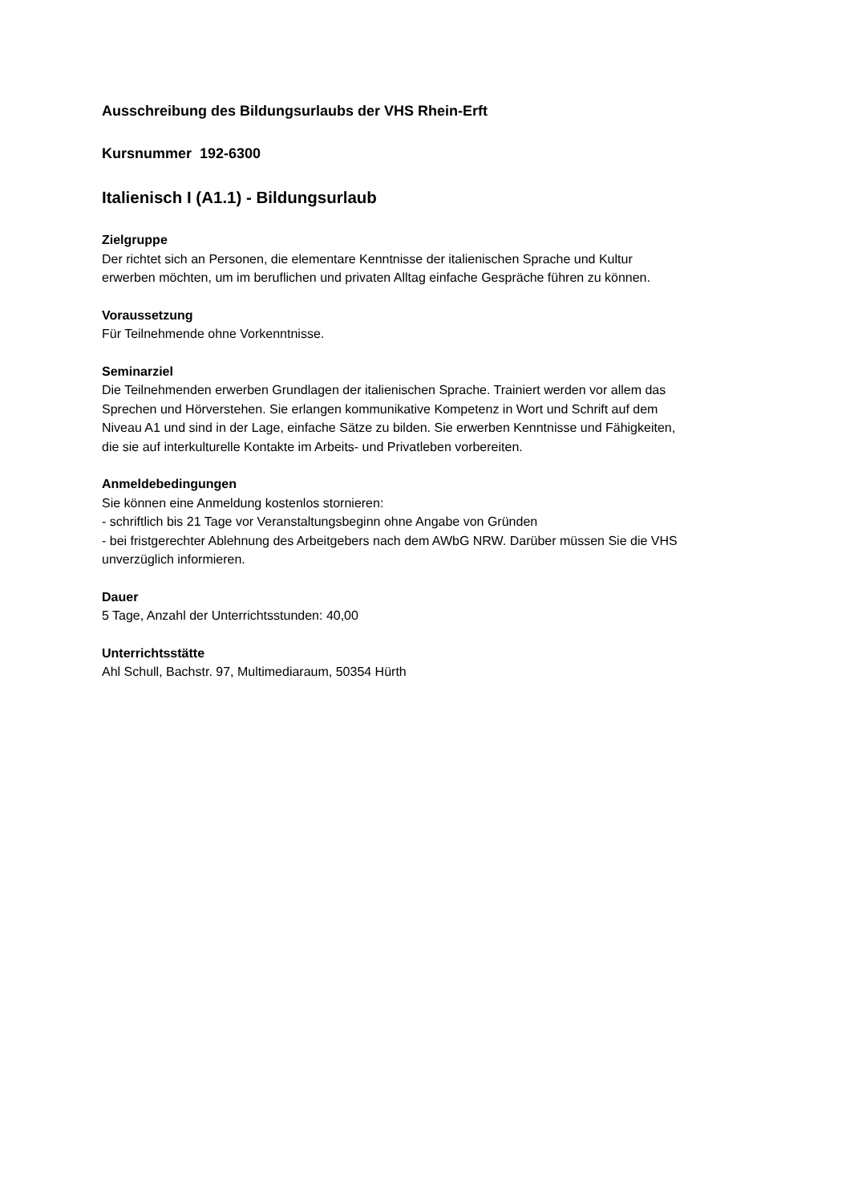Ausschreibung des Bildungsurlaubs der VHS Rhein-Erft
Kursnummer 192-6300
Italienisch I (A1.1) - Bildungsurlaub
Zielgruppe
Der richtet sich an Personen, die elementare Kenntnisse der italienischen Sprache und Kultur
erwerben möchten, um im beruflichen und privaten Alltag einfache Gespräche führen zu können.
Voraussetzung
Für Teilnehmende ohne Vorkenntnisse.
Seminarziel
Die Teilnehmenden erwerben Grundlagen der italienischen Sprache. Trainiert werden vor allem das
Sprechen und Hörverstehen. Sie erlangen kommunikative Kompetenz in Wort und Schrift auf dem
Niveau A1 und sind in der Lage, einfache Sätze zu bilden. Sie erwerben Kenntnisse und Fähigkeiten,
die sie auf interkulturelle Kontakte im Arbeits- und Privatleben vorbereiten.
Anmeldebedingungen
Sie können eine Anmeldung kostenlos stornieren:
- schriftlich bis 21 Tage vor Veranstaltungsbeginn ohne Angabe von Gründen
- bei fristgerechter Ablehnung des Arbeitgebers nach dem AWbG NRW. Darüber müssen Sie die VHS
unverzüglich informieren.
Dauer
5 Tage, Anzahl der Unterrichtsstunden: 40,00
Unterrichtsstätte
Ahl Schull, Bachstr. 97, Multimediaraum, 50354 Hürth